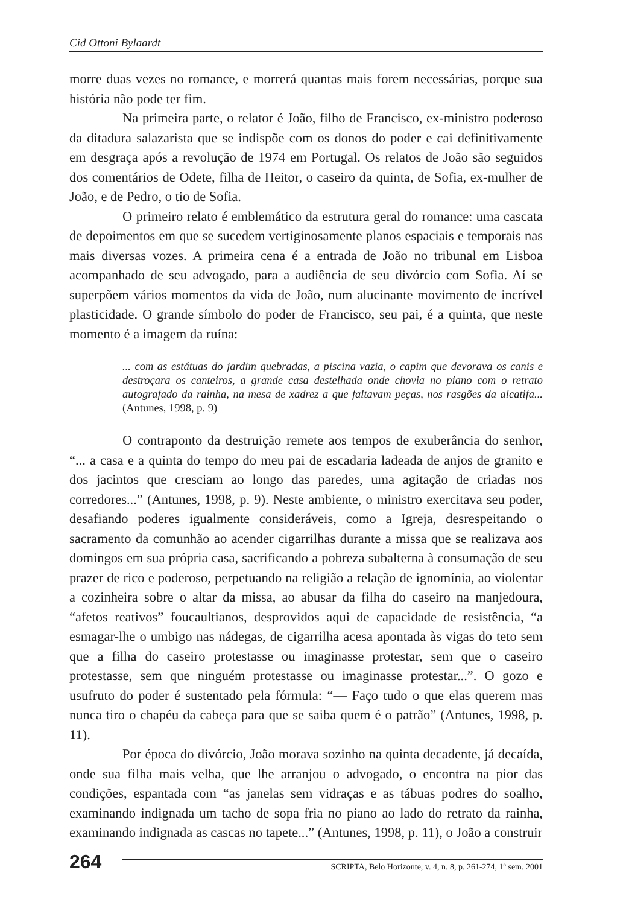Cid Ottoni Bylaardt
morre duas vezes no romance, e morrerá quantas mais forem necessárias, porque sua história não pode ter fim.
Na primeira parte, o relator é João, filho de Francisco, ex-ministro poderoso da ditadura salazarista que se indispõe com os donos do poder e cai definitivamente em desgraça após a revolução de 1974 em Portugal. Os relatos de João são seguidos dos comentários de Odete, filha de Heitor, o caseiro da quinta, de Sofia, ex-mulher de João, e de Pedro, o tio de Sofia.
O primeiro relato é emblemático da estrutura geral do romance: uma cascata de depoimentos em que se sucedem vertiginosamente planos espaciais e temporais nas mais diversas vozes. A primeira cena é a entrada de João no tribunal em Lisboa acompanhado de seu advogado, para a audiência de seu divórcio com Sofia. Aí se superpõem vários momentos da vida de João, num alucinante movimento de incrível plasticidade. O grande símbolo do poder de Francisco, seu pai, é a quinta, que neste momento é a imagem da ruína:
... com as estátuas do jardim quebradas, a piscina vazia, o capim que devorava os canis e destroçara os canteiros, a grande casa destelhada onde chovia no piano com o retrato autografado da rainha, na mesa de xadrez a que faltavam peças, nos rasgões da alcatifa... (Antunes, 1998, p. 9)
O contraponto da destruição remete aos tempos de exuberância do senhor, “... a casa e a quinta do tempo do meu pai de escadaria ladeada de anjos de granito e dos jacintos que cresciam ao longo das paredes, uma agitação de criadas nos corredores...” (Antunes, 1998, p. 9). Neste ambiente, o ministro exercitava seu poder, desafiando poderes igualmente consideráveis, como a Igreja, desrespeitando o sacramento da comunhão ao acender cigarrilhas durante a missa que se realizava aos domingos em sua própria casa, sacrificando a pobreza subalterna à consumação de seu prazer de rico e poderoso, perpetuando na religião a relação de ignomínia, ao violentar a cozinheira sobre o altar da missa, ao abusar da filha do caseiro na manjedoura, “afetos reativos” foucaultianos, desprovidos aqui de capacidade de resistência, “a esmagar-lhe o umbigo nas nádegas, de cigarrilha acesa apontada às vigas do teto sem que a filha do caseiro protestasse ou imaginasse protestar, sem que o caseiro protestasse, sem que ninguém protestasse ou imaginasse protestar...”. O gozo e usufruto do poder é sustentado pela fórmula: “— Faço tudo o que elas querem mas nunca tiro o chapéu da cabeça para que se saiba quem é o patrão” (Antunes, 1998, p. 11).
Por época do divórcio, João morava sozinho na quinta decadente, já decaída, onde sua filha mais velha, que lhe arranjou o advogado, o encontra na pior das condições, espantada com “as janelas sem vidraças e as tábuas podres do soalho, examinando indignada um tacho de sopa fria no piano ao lado do retrato da rainha, examinando indignada as cascas no tapete...” (Antunes, 1998, p. 11), o João a construir
264
SCRIPTA, Belo Horizonte, v. 4, n. 8, p. 261-274, 1º sem. 2001